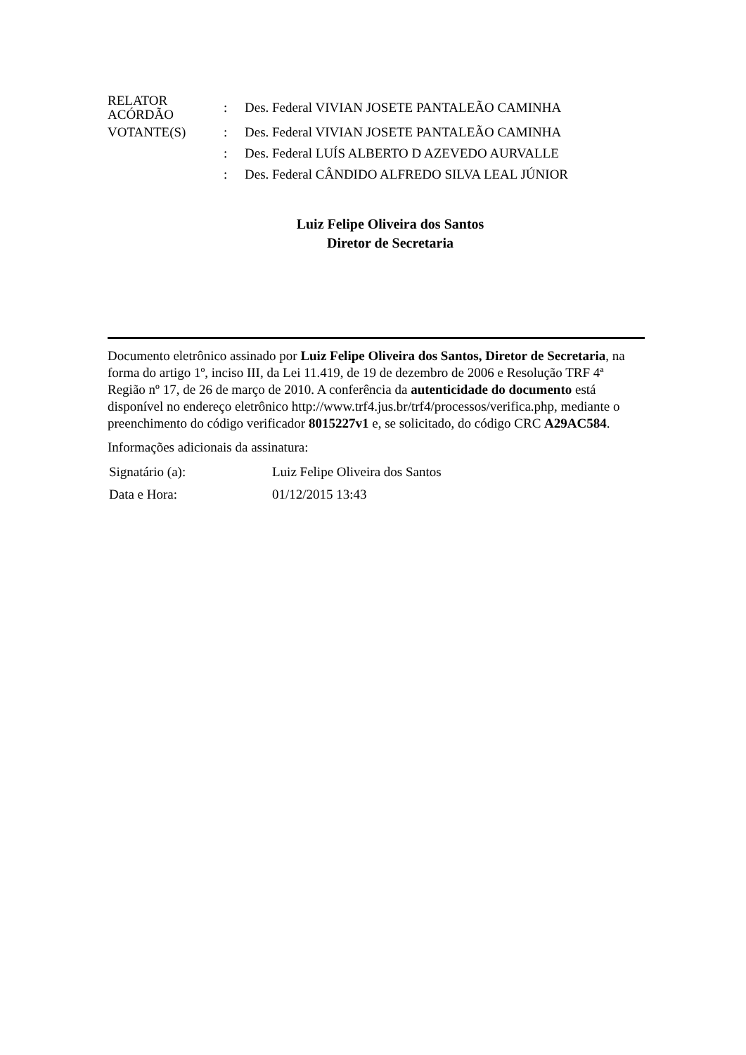| RELATOR ACÓRDÃO | : | Des. Federal VIVIAN JOSETE PANTALEÃO CAMINHA |
| VOTANTE(S) | : | Des. Federal VIVIAN JOSETE PANTALEÃO CAMINHA |
| | : | Des. Federal LUÍS ALBERTO D AZEVEDO AURVALLE |
| | : | Des. Federal CÂNDIDO ALFREDO SILVA LEAL JÚNIOR |
Luiz Felipe Oliveira dos Santos
Diretor de Secretaria
Documento eletrônico assinado por Luiz Felipe Oliveira dos Santos, Diretor de Secretaria, na forma do artigo 1º, inciso III, da Lei 11.419, de 19 de dezembro de 2006 e Resolução TRF 4ª Região nº 17, de 26 de março de 2010. A conferência da autenticidade do documento está disponível no endereço eletrônico http://www.trf4.jus.br/trf4/processos/verifica.php, mediante o preenchimento do código verificador 8015227v1 e, se solicitado, do código CRC A29AC584.
Informações adicionais da assinatura:
| Signatário (a): | Luiz Felipe Oliveira dos Santos |
| Data e Hora: | 01/12/2015 13:43 |